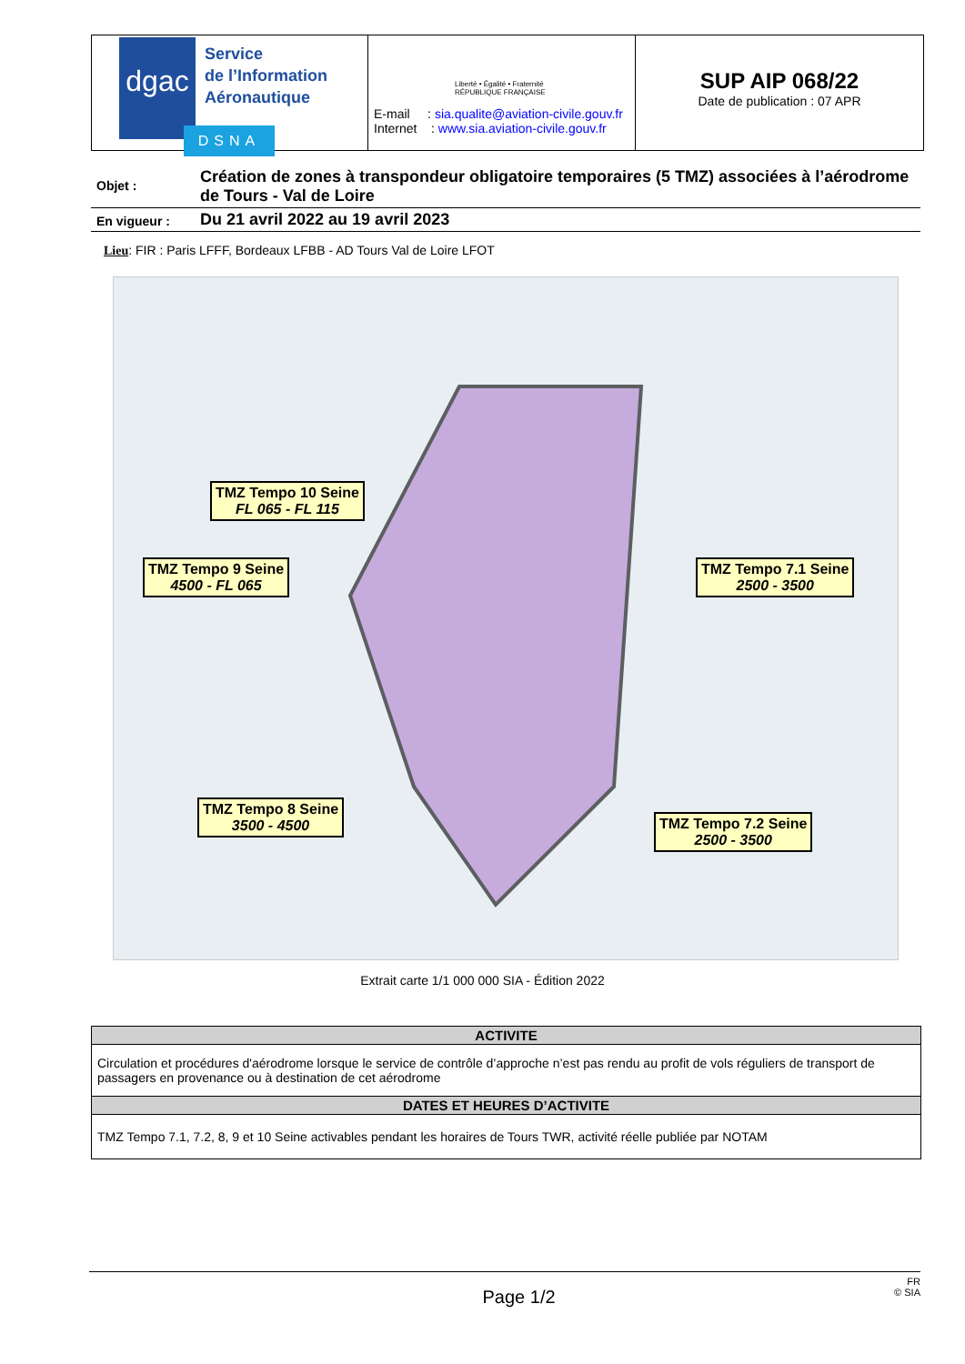dgac
Service
de l’Information
Aéronautique
E-mail : sia.qualite@aviation-civile.gouv.fr
Internet : www.sia.aviation-civile.gouv.fr
SUP AIP 068/22
Date de publication : 07 APR
DSNA
Liberté • Égalité • Fraternité
RÉPUBLIQUE FRANÇAISE
Objet :
Création de zones à transpondeur obligatoire temporaires (5 TMZ) associées à l’aérodrome de Tours - Val de Loire
En vigueur :
Du 21 avril 2022 au 19 avril 2023
Lieu: FIR : Paris LFFF, Bordeaux LFBB - AD Tours Val de Loire LFOT
TMZ Tempo 10 Seine
FL 065 - FL 115
TMZ Tempo 9 Seine
4500 - FL 065
TMZ Tempo 7.1 Seine
2500 - 3500
TMZ Tempo 8 Seine
3500 - 4500
TMZ Tempo 7.2 Seine
2500 - 3500
Extrait carte 1/1 000 000 SIA - Édition 2022
| ACTIVITE |
| --- |
| Circulation et procédures d'aérodrome lorsque le service de contrôle d’approche n’est pas rendu au profit de vols réguliers de transport de passagers en provenance ou à destination de cet aérodrome |
| DATES ET HEURES D’ACTIVITE |
| TMZ Tempo 7.1, 7.2, 8, 9 et 10 Seine activables pendant les horaires de Tours TWR, activité réelle publiée par NOTAM |
FR
Page 1/2 © SIA